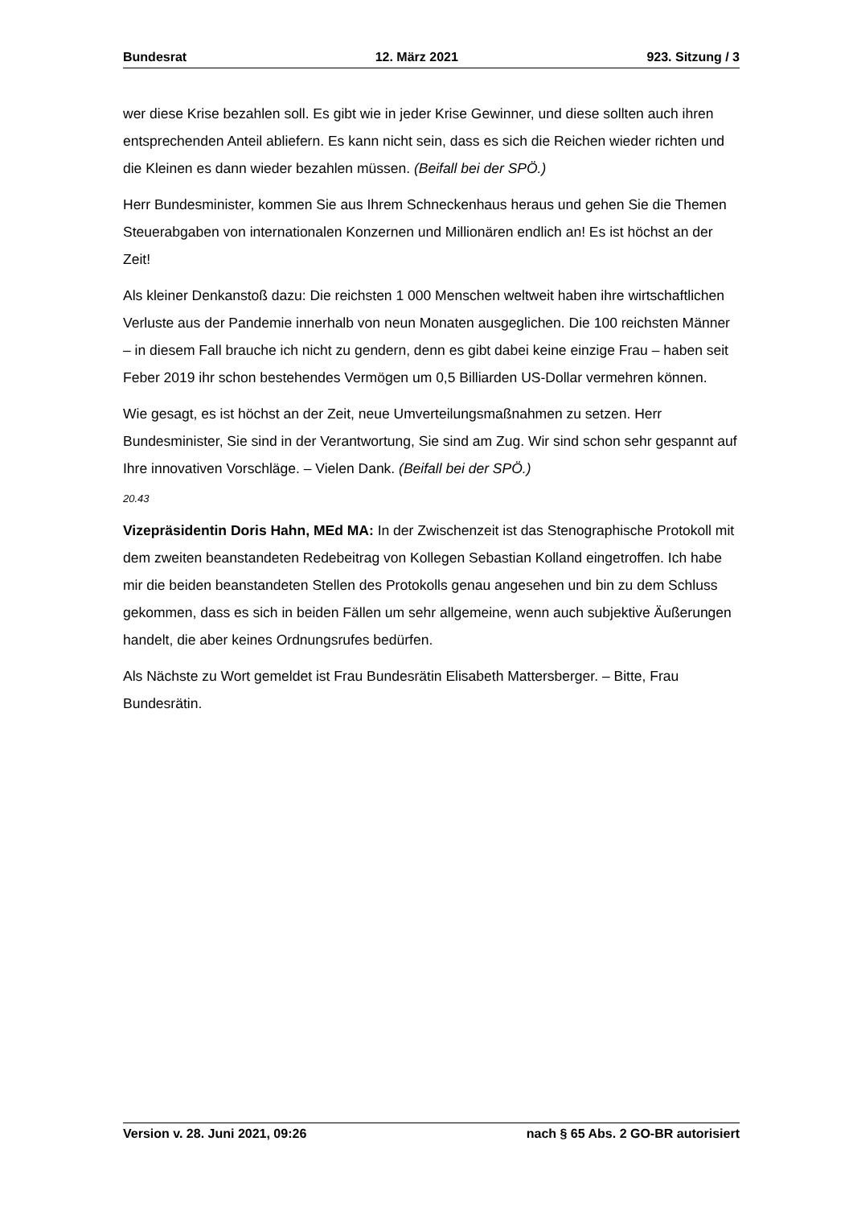Bundesrat 12. März 2021 923. Sitzung / 3
wer diese Krise bezahlen soll. Es gibt wie in jeder Krise Gewinner, und diese sollten auch ihren entsprechenden Anteil abliefern. Es kann nicht sein, dass es sich die Reichen wieder richten und die Kleinen es dann wieder bezahlen müssen. (Beifall bei der SPÖ.)
Herr Bundesminister, kommen Sie aus Ihrem Schneckenhaus heraus und gehen Sie die Themen Steuerabgaben von internationalen Konzernen und Millionären endlich an! Es ist höchst an der Zeit!
Als kleiner Denkanstoß dazu: Die reichsten 1 000 Menschen weltweit haben ihre wirt­schaftlichen Verluste aus der Pandemie innerhalb von neun Monaten ausgeglichen. Die 100 reichsten Männer – in diesem Fall brauche ich nicht zu gendern, denn es gibt dabei keine einzige Frau – haben seit Feber 2019 ihr schon bestehendes Vermögen um 0,5 Billiarden US-Dollar vermehren können.
Wie gesagt, es ist höchst an der Zeit, neue Umverteilungsmaßnahmen zu setzen. Herr Bundesminister, Sie sind in der Verantwortung, Sie sind am Zug. Wir sind schon sehr gespannt auf Ihre innovativen Vorschläge. – Vielen Dank. (Beifall bei der SPÖ.)
20.43
Vizepräsidentin Doris Hahn, MEd MA: In der Zwischenzeit ist das Stenographische Protokoll mit dem zweiten beanstandeten Redebeitrag von Kollegen Sebastian Kolland eingetroffen. Ich habe mir die beiden beanstandeten Stellen des Protokolls genau angesehen und bin zu dem Schluss gekommen, dass es sich in beiden Fällen um sehr allgemeine, wenn auch subjektive Äußerungen handelt, die aber keines Ordnungsrufes bedürfen.
Als Nächste zu Wort gemeldet ist Frau Bundesrätin Elisabeth Mattersberger. – Bitte, Frau Bundesrätin.
Version v. 28. Juni 2021, 09:26 nach § 65 Abs. 2 GO-BR autorisiert